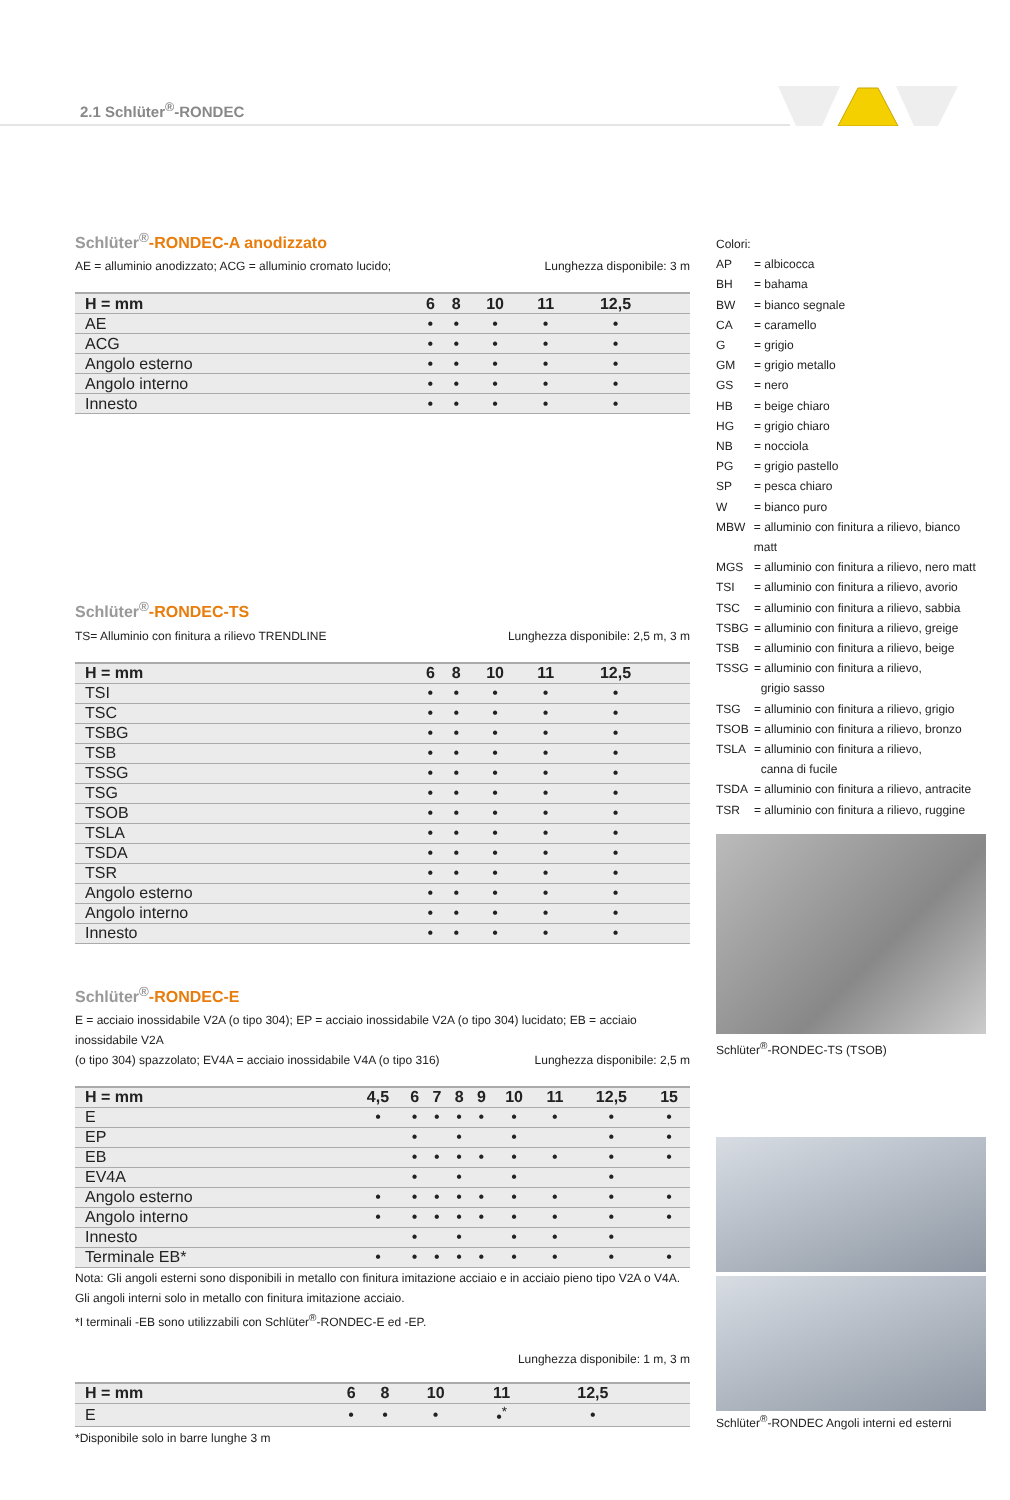2.1 Schlüter<sup>®</sup>-RONDEC
Schlüter<sup>®</sup>-RONDEC-A anodizzato
AE = alluminio anodizzato; ACG = alluminio cromato lucido; Lunghezza disponibile: 3 m
| H = mm | 6 | 8 | 10 | 11 | 12,5 | |
| --- | --- | --- | --- | --- | --- | --- |
| AE | • | • | • | • | • | |
| ACG | • | • | • | • | • | |
| Angolo esterno | • | • | • | • | • | |
| Angolo interno | • | • | • | • | • | |
| Innesto | • | • | • | • | • | |
Schlüter<sup>®</sup>-RONDEC-TS
TS= Alluminio con finitura a rilievo TRENDLINE Lunghezza disponibile: 2,5 m, 3 m
| H = mm | 6 | 8 | 10 | 11 | 12,5 | |
| --- | --- | --- | --- | --- | --- | --- |
| TSI | • | • | • | • | • | |
| TSC | • | • | • | • | • | |
| TSBG | • | • | • | • | • | |
| TSB | • | • | • | • | • | |
| TSSG | • | • | • | • | • | |
| TSG | • | • | • | • | • | |
| TSOB | • | • | • | • | • | |
| TSLA | • | • | • | • | • | |
| TSDA | • | • | • | • | • | |
| TSR | • | • | • | • | • | |
| Angolo esterno | • | • | • | • | • | |
| Angolo interno | • | • | • | • | • | |
| Innesto | • | • | • | • | • | |
Schlüter<sup>®</sup>-RONDEC-E
E = acciaio inossidabile V2A (o tipo 304); EP = acciaio inossidabile V2A (o tipo 304) lucidato; EB = acciaio inossidabile V2A
(o tipo 304) spazzolato; EV4A = acciaio inossidabile V4A (o tipo 316) Lunghezza disponibile: 2,5 m
| H = mm | 4,5 | 6 | 7 | 8 | 9 | 10 | 11 | 12,5 | 15 |
| --- | --- | --- | --- | --- | --- | --- | --- | --- | --- |
| E | • | • | • | • | • | • | • | • | • |
| EP | | • | | • | | • | | • | • |
| EB | | • | • | • | • | • | • | • | • |
| EV4A | | • | | • | | • | | • | |
| Angolo esterno | • | • | • | • | • | • | • | • | • |
| Angolo interno | • | • | • | • | • | • | • | • | • |
| Innesto | | • | | • | | • | • | • | |
| Terminale EB* | • | • | • | • | • | • | • | • | • |
Nota: Gli angoli esterni sono disponibili in metallo con finitura imitazione acciaio e in acciaio pieno tipo V2A o V4A.
Gli angoli interni solo in metallo con finitura imitazione acciaio.
*I terminali -EB sono utilizzabili con Schlüter<sup>®</sup>-RONDEC-E ed -EP.
Lunghezza disponibile: 1 m, 3 m
| H = mm | 6 | 8 | 10 | 11 | 12,5 | |
| --- | --- | --- | --- | --- | --- | --- |
| E | • | • | • | •<sup>*</sup> | • | |
*Disponibile solo in barre lunghe 3 m
Colori:
AP = albicocca
BH = bahama
BW = bianco segnale
CA = caramello
G = grigio
GM = grigio metallo
GS = nero
HB = beige chiaro
HG = grigio chiaro
NB = nocciola
PG = grigio pastello
SP = pesca chiaro
W = bianco puro
MBW = alluminio con finitura a rilievo, bianco matt
MGS = alluminio con finitura a rilievo, nero matt
TSI = alluminio con finitura a rilievo, avorio
TSC = alluminio con finitura a rilievo, sabbia
TSBG = alluminio con finitura a rilievo, greige
TSB = alluminio con finitura a rilievo, beige
TSSG = alluminio con finitura a rilievo,
grigio sasso
TSG = alluminio con finitura a rilievo, grigio
TSOB = alluminio con finitura a rilievo, bronzo
TSLA = alluminio con finitura a rilievo,
canna di fucile
TSDA = alluminio con finitura a rilievo, antracite
TSR = alluminio con finitura a rilievo, ruggine
Schlüter<sup>®</sup>-RONDEC-TS (TSOB)
Schlüter<sup>®</sup>-RONDEC Angoli interni ed esterni